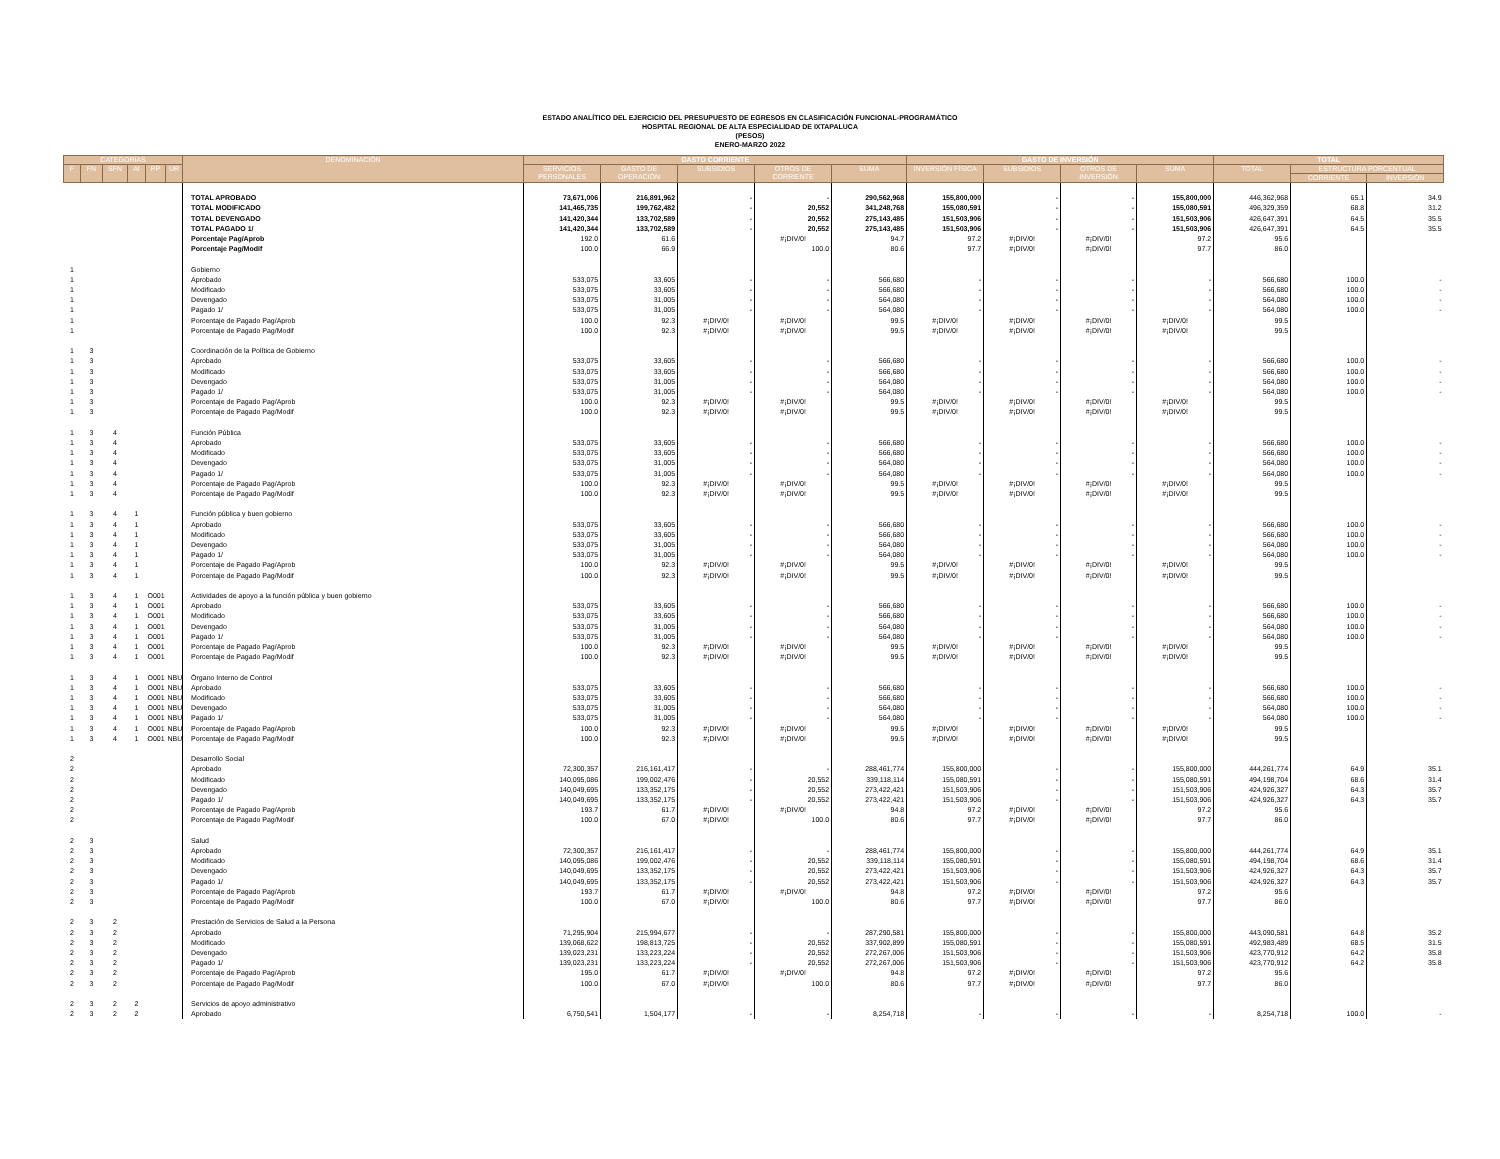ESTADO ANALÍTICO DEL EJERCICIO DEL PRESUPUESTO DE EGRESOS EN CLASIFICACIÓN FUNCIONAL-PROGRAMÁTICO
HOSPITAL REGIONAL DE ALTA ESPECIALIDAD DE IXTAPALUCA
(PESOS)
ENERO-MARZO 2022
| CATEGORÍAS | | | | | | DENOMINACIÓN | GASTO CORRIENTE | | | | | GASTO DE INVERSIÓN | | | | TOTAL | | |
| --- | --- | --- | --- | --- | --- | --- | --- | --- | --- | --- | --- | --- | --- | --- | --- | --- | --- | --- |
| F | FN | SFN | AI | PP | UR | | SERVICIOS PERSONALES | GASTO DE OPERACIÓN | SUBSIDIOS | OTROS DE CORRIENTE | SUMA | INVERSIÓN FÍSICA | SUBSIDIOS | OTROS DE INVERSIÓN | SUMA | TOTAL | ESTRUCTURA PORCENTUAL | |
| | | | | | | | | | | | | | | | | | CORRIENTE | INVERSIÓN |
| | | | | | | TOTAL APROBADO | 73,671,006 | 216,891,962 | - | - | 290,562,968 | 155,800,000 | - | - | 155,800,000 | 446,362,968 | 65.1 | 34.9 |
| | | | | | | TOTAL MODIFICADO | 141,465,735 | 199,762,482 | - | 20,552 | 341,248,768 | 155,080,591 | - | - | 155,080,591 | 496,329,359 | 68.8 | 31.2 |
| | | | | | | TOTAL DEVENGADO | 141,420,344 | 133,702,589 | - | 20,552 | 275,143,485 | 151,503,906 | - | - | 151,503,906 | 426,647,391 | 64.5 | 35.5 |
| | | | | | | TOTAL PAGADO 1/ | 141,420,344 | 133,702,589 | - | 20,552 | 275,143,485 | 151,503,906 | - | - | 151,503,906 | 426,647,391 | 64.5 | 35.5 |
| | | | | | | Porcentaje Pag/Aprob | 192.0 | 61.6 | | #¡DIV/0! | 94.7 | 97.2 | #¡DIV/0! | #¡DIV/0! | 97.2 | 95.6 | | |
| | | | | | | Porcentaje Pag/Modif | 100.0 | 66.9 | | 100.0 | 80.6 | 97.7 | #¡DIV/0! | #¡DIV/0! | 97.7 | 86.0 | | |
| 1 | | | | | | Gobierno | | | | | | | | | | | | |
| 1 | | | | | | Aprobado | 533,075 | 33,605 | - | - | 566,680 | - | - | - | - | 566,680 | 100.0 | - |
| 1 | | | | | | Modificado | 533,075 | 33,605 | - | - | 566,680 | - | - | - | - | 566,680 | 100.0 | - |
| 1 | | | | | | Devengado | 533,075 | 31,005 | - | - | 564,080 | - | - | - | - | 564,080 | 100.0 | - |
| 1 | | | | | | Pagado 1/ | 533,075 | 31,005 | - | - | 564,080 | - | - | - | - | 564,080 | 100.0 | - |
| 1 | | | | | | Porcentaje de Pagado Pag/Aprob | 100.0 | 92.3 | #¡DIV/0! | #¡DIV/0! | 99.5 | #¡DIV/0! | #¡DIV/0! | #¡DIV/0! | #¡DIV/0! | 99.5 | | |
| 1 | | | | | | Porcentaje de Pagado Pag/Modif | 100.0 | 92.3 | #¡DIV/0! | #¡DIV/0! | 99.5 | #¡DIV/0! | #¡DIV/0! | #¡DIV/0! | #¡DIV/0! | 99.5 | | |
| 1 | 3 | | | | | Coordinación de la Política de Gobierno | | | | | | | | | | | | |
| 1 | 3 | | | | | Aprobado | 533,075 | 33,605 | - | - | 566,680 | - | - | - | - | 566,680 | 100.0 | - |
| 1 | 3 | | | | | Modificado | 533,075 | 33,605 | - | - | 566,680 | - | - | - | - | 566,680 | 100.0 | - |
| 1 | 3 | | | | | Devengado | 533,075 | 31,005 | - | - | 564,080 | - | - | - | - | 564,080 | 100.0 | - |
| 1 | 3 | | | | | Pagado 1/ | 533,075 | 31,005 | - | - | 564,080 | - | - | - | - | 564,080 | 100.0 | - |
| 1 | 3 | | | | | Porcentaje de Pagado Pag/Aprob | 100.0 | 92.3 | #¡DIV/0! | #¡DIV/0! | 99.5 | #¡DIV/0! | #¡DIV/0! | #¡DIV/0! | #¡DIV/0! | 99.5 | | |
| 1 | 3 | | | | | Porcentaje de Pagado Pag/Modif | 100.0 | 92.3 | #¡DIV/0! | #¡DIV/0! | 99.5 | #¡DIV/0! | #¡DIV/0! | #¡DIV/0! | #¡DIV/0! | 99.5 | | |
| 1 | 3 | 4 | | | | Función Pública | | | | | | | | | | | | |
| 1 | 3 | 4 | | | | Aprobado | 533,075 | 33,605 | - | - | 566,680 | - | - | - | - | 566,680 | 100.0 | - |
| 1 | 3 | 4 | | | | Modificado | 533,075 | 33,605 | - | - | 566,680 | - | - | - | - | 566,680 | 100.0 | - |
| 1 | 3 | 4 | | | | Devengado | 533,075 | 31,005 | - | - | 564,080 | - | - | - | - | 564,080 | 100.0 | - |
| 1 | 3 | 4 | | | | Pagado 1/ | 533,075 | 31,005 | - | - | 564,080 | - | - | - | - | 564,080 | 100.0 | - |
| 1 | 3 | 4 | | | | Porcentaje de Pagado Pag/Aprob | 100.0 | 92.3 | #¡DIV/0! | #¡DIV/0! | 99.5 | #¡DIV/0! | #¡DIV/0! | #¡DIV/0! | #¡DIV/0! | 99.5 | | |
| 1 | 3 | 4 | | | | Porcentaje de Pagado Pag/Modif | 100.0 | 92.3 | #¡DIV/0! | #¡DIV/0! | 99.5 | #¡DIV/0! | #¡DIV/0! | #¡DIV/0! | #¡DIV/0! | 99.5 | | |
| 1 | 3 | 4 | 1 | | | Función pública y buen gobierno | | | | | | | | | | | | |
| 1 | 3 | 4 | 1 | | | Aprobado | 533,075 | 33,605 | - | - | 566,680 | - | - | - | - | 566,680 | 100.0 | - |
| 1 | 3 | 4 | 1 | | | Modificado | 533,075 | 33,605 | - | - | 566,680 | - | - | - | - | 566,680 | 100.0 | - |
| 1 | 3 | 4 | 1 | | | Devengado | 533,075 | 31,005 | - | - | 564,080 | - | - | - | - | 564,080 | 100.0 | - |
| 1 | 3 | 4 | 1 | | | Pagado 1/ | 533,075 | 31,005 | - | - | 564,080 | - | - | - | - | 564,080 | 100.0 | - |
| 1 | 3 | 4 | 1 | | | Porcentaje de Pagado Pag/Aprob | 100.0 | 92.3 | #¡DIV/0! | #¡DIV/0! | 99.5 | #¡DIV/0! | #¡DIV/0! | #¡DIV/0! | #¡DIV/0! | 99.5 | | |
| 1 | 3 | 4 | 1 | | | Porcentaje de Pagado Pag/Modif | 100.0 | 92.3 | #¡DIV/0! | #¡DIV/0! | 99.5 | #¡DIV/0! | #¡DIV/0! | #¡DIV/0! | #¡DIV/0! | 99.5 | | |
| 1 | 3 | 4 | 1 | O001 | | Actividades de apoyo a la función pública y buen gobierno | | | | | | | | | | | | |
| 1 | 3 | 4 | 1 | O001 | | Aprobado | 533,075 | 33,605 | - | - | 566,680 | - | - | - | - | 566,680 | 100.0 | - |
| 1 | 3 | 4 | 1 | O001 | | Modificado | 533,075 | 33,605 | - | - | 566,680 | - | - | - | - | 566,680 | 100.0 | - |
| 1 | 3 | 4 | 1 | O001 | | Devengado | 533,075 | 31,005 | - | - | 564,080 | - | - | - | - | 564,080 | 100.0 | - |
| 1 | 3 | 4 | 1 | O001 | | Pagado 1/ | 533,075 | 31,005 | - | - | 564,080 | - | - | - | - | 564,080 | 100.0 | - |
| 1 | 3 | 4 | 1 | O001 | | Porcentaje de Pagado Pag/Aprob | 100.0 | 92.3 | #¡DIV/0! | #¡DIV/0! | 99.5 | #¡DIV/0! | #¡DIV/0! | #¡DIV/0! | #¡DIV/0! | 99.5 | | |
| 1 | 3 | 4 | 1 | O001 | | Porcentaje de Pagado Pag/Modif | 100.0 | 92.3 | #¡DIV/0! | #¡DIV/0! | 99.5 | #¡DIV/0! | #¡DIV/0! | #¡DIV/0! | #¡DIV/0! | 99.5 | | |
| 1 | 3 | 4 | 1 | O001 | NBU | Órgano Interno de Control | | | | | | | | | | | | |
| 1 | 3 | 4 | 1 | O001 | NBU | Aprobado | 533,075 | 33,605 | - | - | 566,680 | - | - | - | - | 566,680 | 100.0 | - |
| 1 | 3 | 4 | 1 | O001 | NBU | Modificado | 533,075 | 33,605 | - | - | 566,680 | - | - | - | - | 566,680 | 100.0 | - |
| 1 | 3 | 4 | 1 | O001 | NBU | Devengado | 533,075 | 31,005 | - | - | 564,080 | - | - | - | - | 564,080 | 100.0 | - |
| 1 | 3 | 4 | 1 | O001 | NBU | Pagado 1/ | 533,075 | 31,005 | - | - | 564,080 | - | - | - | - | 564,080 | 100.0 | - |
| 1 | 3 | 4 | 1 | O001 | NBU | Porcentaje de Pagado Pag/Aprob | 100.0 | 92.3 | #¡DIV/0! | #¡DIV/0! | 99.5 | #¡DIV/0! | #¡DIV/0! | #¡DIV/0! | #¡DIV/0! | 99.5 | | |
| 1 | 3 | 4 | 1 | O001 | NBU | Porcentaje de Pagado Pag/Modif | 100.0 | 92.3 | #¡DIV/0! | #¡DIV/0! | 99.5 | #¡DIV/0! | #¡DIV/0! | #¡DIV/0! | #¡DIV/0! | 99.5 | | |
| 2 | | | | | | Desarrollo Social | | | | | | | | | | | | |
| 2 | | | | | | Aprobado | 72,300,357 | 216,161,417 | - | - | 288,461,774 | 155,800,000 | - | - | 155,800,000 | 444,261,774 | 64.9 | 35.1 |
| 2 | | | | | | Modificado | 140,095,086 | 199,002,476 | - | 20,552 | 339,118,114 | 155,080,591 | - | - | 155,080,591 | 494,198,704 | 68.6 | 31.4 |
| 2 | | | | | | Devengado | 140,049,695 | 133,352,175 | - | 20,552 | 273,422,421 | 151,503,906 | - | - | 151,503,906 | 424,926,327 | 64.3 | 35.7 |
| 2 | | | | | | Pagado 1/ | 140,049,695 | 133,352,175 | - | 20,552 | 273,422,421 | 151,503,906 | - | - | 151,503,906 | 424,926,327 | 64.3 | 35.7 |
| 2 | | | | | | Porcentaje de Pagado Pag/Aprob | 193.7 | 61.7 | #¡DIV/0! | #¡DIV/0! | 94.8 | 97.2 | #¡DIV/0! | #¡DIV/0! | 97.2 | 95.6 | | |
| 2 | | | | | | Porcentaje de Pagado Pag/Modif | 100.0 | 67.0 | #¡DIV/0! | 100.0 | 80.6 | 97.7 | #¡DIV/0! | #¡DIV/0! | 97.7 | 86.0 | | |
| 2 | 3 | | | | | Salud | | | | | | | | | | | | |
| 2 | 3 | | | | | Aprobado | 72,300,357 | 216,161,417 | - | - | 288,461,774 | 155,800,000 | - | - | 155,800,000 | 444,261,774 | 64.9 | 35.1 |
| 2 | 3 | | | | | Modificado | 140,095,086 | 199,002,476 | - | 20,552 | 339,118,114 | 155,080,591 | - | - | 155,080,591 | 494,198,704 | 68.6 | 31.4 |
| 2 | 3 | | | | | Devengado | 140,049,695 | 133,352,175 | - | 20,552 | 273,422,421 | 151,503,906 | - | - | 151,503,906 | 424,926,327 | 64.3 | 35.7 |
| 2 | 3 | | | | | Pagado 1/ | 140,049,695 | 133,352,175 | - | 20,552 | 273,422,421 | 151,503,906 | - | - | 151,503,906 | 424,926,327 | 64.3 | 35.7 |
| 2 | 3 | | | | | Porcentaje de Pagado Pag/Aprob | 193.7 | 61.7 | #¡DIV/0! | #¡DIV/0! | 94.8 | 97.2 | #¡DIV/0! | #¡DIV/0! | 97.2 | 95.6 | | |
| 2 | 3 | | | | | Porcentaje de Pagado Pag/Modif | 100.0 | 67.0 | #¡DIV/0! | 100.0 | 80.6 | 97.7 | #¡DIV/0! | #¡DIV/0! | 97.7 | 86.0 | | |
| 2 | 3 | 2 | | | | Prestación de Servicios de Salud a la Persona | | | | | | | | | | | | |
| 2 | 3 | 2 | | | | Aprobado | 71,295,904 | 215,994,677 | - | - | 287,290,581 | 155,800,000 | - | - | 155,800,000 | 443,090,581 | 64.8 | 35.2 |
| 2 | 3 | 2 | | | | Modificado | 139,068,622 | 198,813,725 | - | 20,552 | 337,902,899 | 155,080,591 | - | - | 155,080,591 | 492,983,489 | 68.5 | 31.5 |
| 2 | 3 | 2 | | | | Devengado | 139,023,231 | 133,223,224 | - | 20,552 | 272,267,006 | 151,503,906 | - | - | 151,503,906 | 423,770,912 | 64.2 | 35.8 |
| 2 | 3 | 2 | | | | Pagado 1/ | 139,023,231 | 133,223,224 | - | 20,552 | 272,267,006 | 151,503,906 | - | - | 151,503,906 | 423,770,912 | 64.2 | 35.8 |
| 2 | 3 | 2 | | | | Porcentaje de Pagado Pag/Aprob | 195.0 | 61.7 | #¡DIV/0! | #¡DIV/0! | 94.8 | 97.2 | #¡DIV/0! | #¡DIV/0! | 97.2 | 95.6 | | |
| 2 | 3 | 2 | | | | Porcentaje de Pagado Pag/Modif | 100.0 | 67.0 | #¡DIV/0! | 100.0 | 80.6 | 97.7 | #¡DIV/0! | #¡DIV/0! | 97.7 | 86.0 | | |
| 2 | 3 | 2 | 2 | | | Servicios de apoyo administrativo | | | | | | | | | | | | |
| 2 | 3 | 2 | 2 | | | Aprobado | 6,750,541 | 1,504,177 | - | - | 8,254,718 | - | - | - | - | 8,254,718 | 100.0 | - |